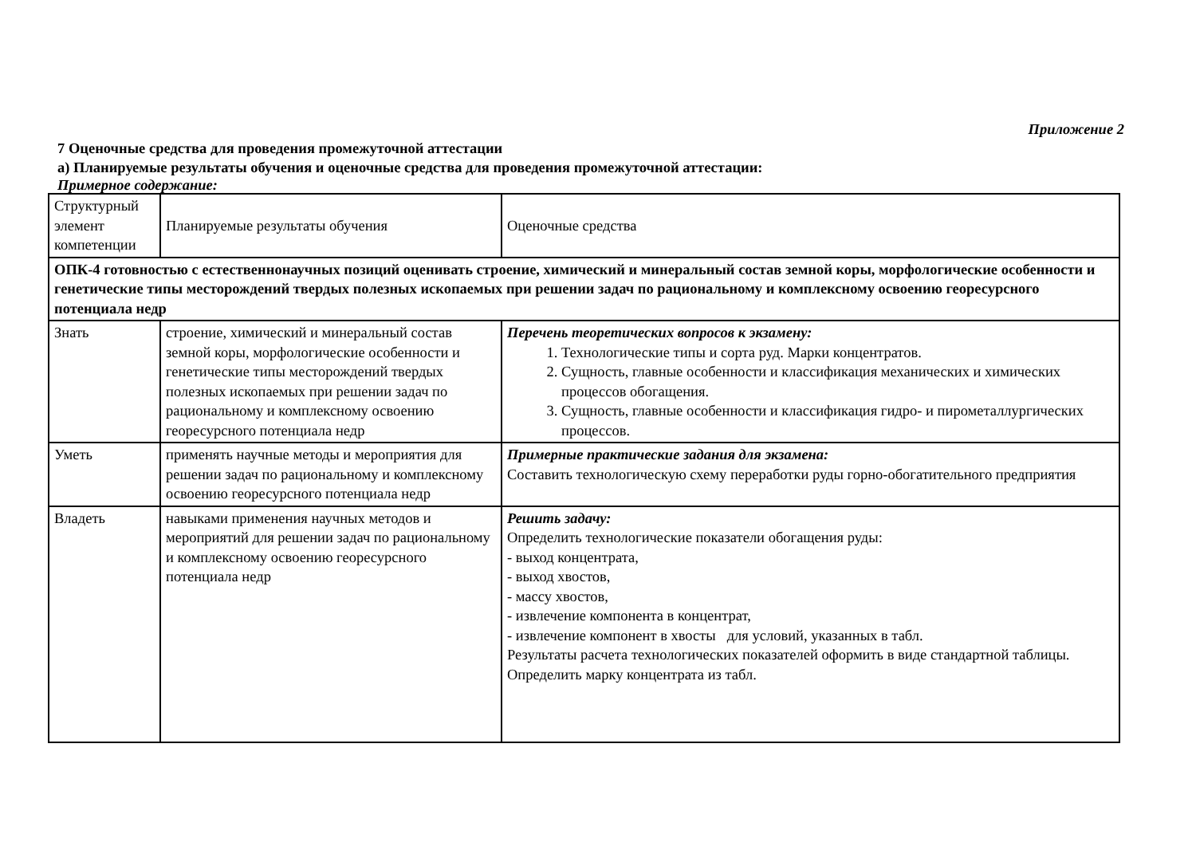Приложение 2
7 Оценочные средства для проведения промежуточной аттестации
а) Планируемые результаты обучения и оценочные средства для проведения промежуточной аттестации:
Примерное содержание:
| Структурный элемент компетенции | Планируемые результаты обучения | Оценочные средства |
| ОПК-4 готовностью с естественнонаучных позиций оценивать строение, химический и минеральный состав земной коры, морфологические особенности и генетические типы месторождений твердых полезных ископаемых при решении задач по рациональному и комплексному освоению георесурсного потенциала недр | | |
| Знать | строение, химический и минеральный состав земной коры, морфологические особенности и генетические типы месторождений твердых полезных ископаемых при решении задач по рациональному и комплексному освоению георесурсного потенциала недр | Перечень теоретических вопросов к экзамену: 1. Технологические типы и сорта руд. Марки концентратов. 2. Сущность, главные особенности и классификация механических и химических процессов обогащения. 3. Сущность, главные особенности и классификация гидро- и пирометаллургических процессов. |
| Уметь | применять научные методы и мероприятия для решении задач по рациональному и комплексному освоению георесурсного потенциала недр | Примерные практические задания для экзамена: Составить технологическую схему переработки руды горно-обогатительного предприятия |
| Владеть | навыками применения научных методов и мероприятий для решении задач по рациональному и комплексному освоению георесурсного потенциала недр | Решить задачу: Определить технологические показатели обогащения руды: - выход концентрата, - выход хвостов, - массу хвостов, - извлечение компонента в концентрат, - извлечение компонент в хвосты для условий, указанных в табл. Результаты расчета технологических показателей оформить в виде стандартной таблицы. Определить марку концентрата из табл. |